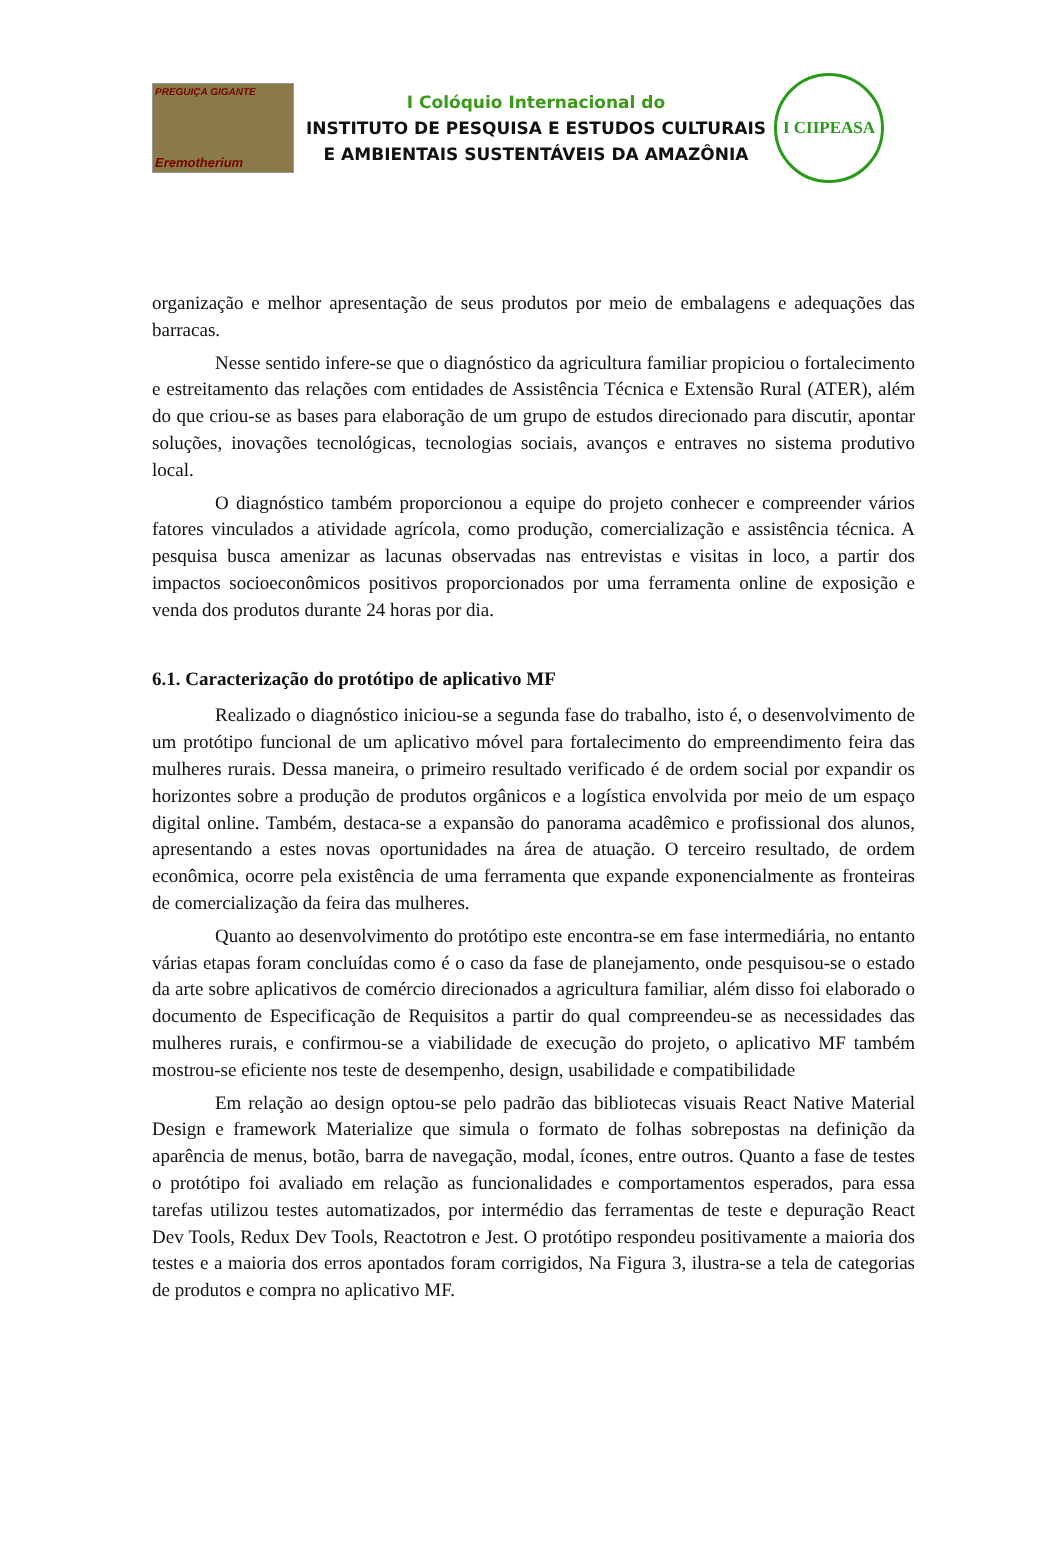PREGUIÇA GIGANTE
Eremotherium
I Colóquio Internacional do
INSTITUTO DE PESQUISA E ESTUDOS CULTURAIS
E AMBIENTAIS SUSTENTÁVEIS DA AMAZÔNIA
I CIIPEASA
organização e melhor apresentação de seus produtos por meio de embalagens e adequações das barracas.
Nesse sentido infere-se que o diagnóstico da agricultura familiar propiciou o fortalecimento e estreitamento das relações com entidades de Assistência Técnica e Extensão Rural (ATER), além do que criou-se as bases para elaboração de um grupo de estudos direcionado para discutir, apontar soluções, inovações tecnológicas, tecnologias sociais, avanços e entraves no sistema produtivo local.
O diagnóstico também proporcionou a equipe do projeto conhecer e compreender vários fatores vinculados a atividade agrícola, como produção, comercialização e assistência técnica. A pesquisa busca amenizar as lacunas observadas nas entrevistas e visitas in loco, a partir dos impactos socioeconômicos positivos proporcionados por uma ferramenta online de exposição e venda dos produtos durante 24 horas por dia.
6.1. Caracterização do protótipo de aplicativo MF
Realizado o diagnóstico iniciou-se a segunda fase do trabalho, isto é, o desenvolvimento de um protótipo funcional de um aplicativo móvel para fortalecimento do empreendimento feira das mulheres rurais. Dessa maneira, o primeiro resultado verificado é de ordem social por expandir os horizontes sobre a produção de produtos orgânicos e a logística envolvida por meio de um espaço digital online. Também, destaca-se a expansão do panorama acadêmico e profissional dos alunos, apresentando a estes novas oportunidades na área de atuação. O terceiro resultado, de ordem econômica, ocorre pela existência de uma ferramenta que expande exponencialmente as fronteiras de comercialização da feira das mulheres.
Quanto ao desenvolvimento do protótipo este encontra-se em fase intermediária, no entanto várias etapas foram concluídas como é o caso da fase de planejamento, onde pesquisou-se o estado da arte sobre aplicativos de comércio direcionados a agricultura familiar, além disso foi elaborado o documento de Especificação de Requisitos a partir do qual compreendeu-se as necessidades das mulheres rurais, e confirmou-se a viabilidade de execução do projeto, o aplicativo MF também mostrou-se eficiente nos teste de desempenho, design, usabilidade e compatibilidade
Em relação ao design optou-se pelo padrão das bibliotecas visuais React Native Material Design e framework Materialize que simula o formato de folhas sobrepostas na definição da aparência de menus, botão, barra de navegação, modal, ícones, entre outros. Quanto a fase de testes o protótipo foi avaliado em relação as funcionalidades e comportamentos esperados, para essa tarefas utilizou testes automatizados, por intermédio das ferramentas de teste e depuração React Dev Tools, Redux Dev Tools, Reactotron e Jest. O protótipo respondeu positivamente a maioria dos testes e a maioria dos erros apontados foram corrigidos, Na Figura 3, ilustra-se a tela de categorias de produtos e compra no aplicativo MF.